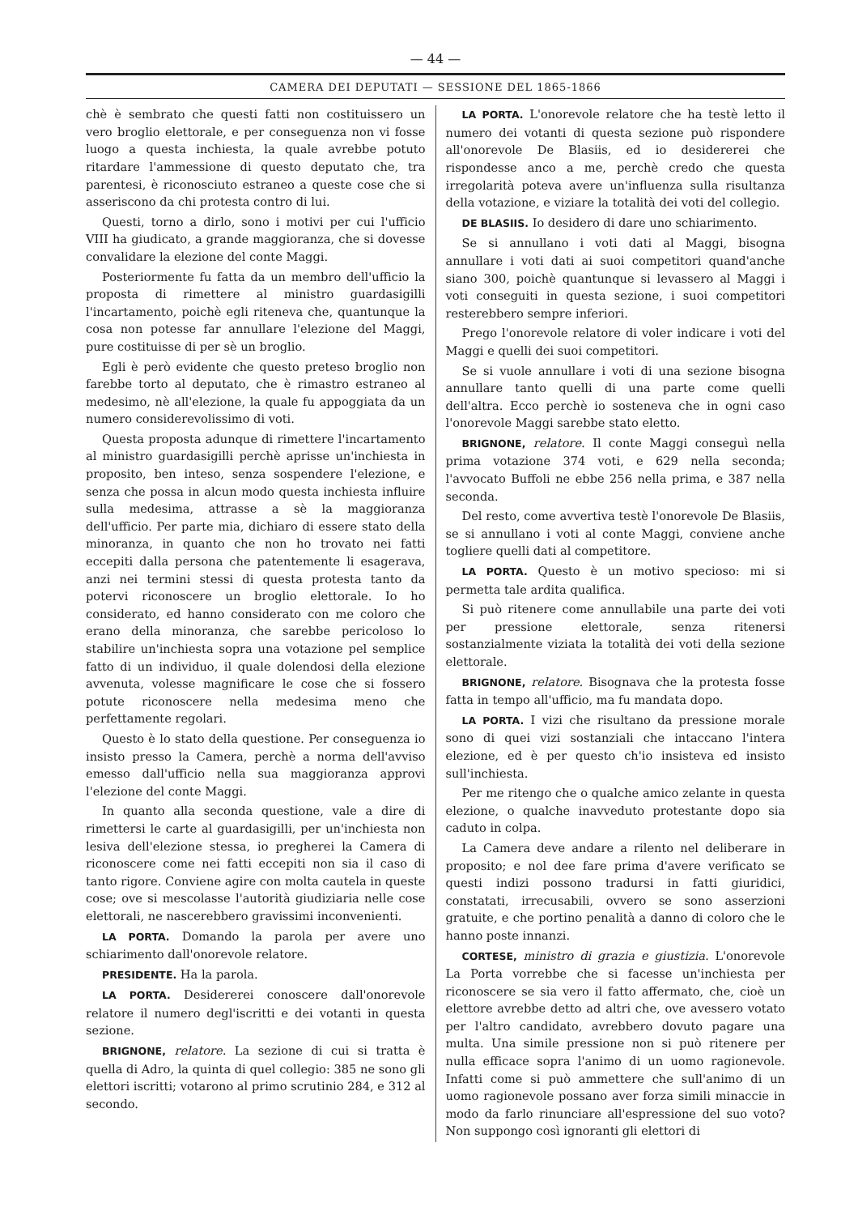— 44 —
CAMERA DEI DEPUTATI — SESSIONE DEL 1865-1866
chè è sembrato che questi fatti non costituissero un vero broglio elettorale, e per conseguenza non vi fosse luogo a questa inchiesta, la quale avrebbe potuto ritardare l'ammessione di questo deputato che, tra parentesi, è riconosciuto estraneo a queste cose che si asseriscono da chi protesta contro di lui.
Questi, torno a dirlo, sono i motivi per cui l'ufficio VIII ha giudicato, a grande maggioranza, che si dovesse convalidare la elezione del conte Maggi.
Posteriormente fu fatta da un membro dell'ufficio la proposta di rimettere al ministro guardasigilli l'incartamento, poichè egli riteneva che, quantunque la cosa non potesse far annullare l'elezione del Maggi, pure costituisse di per sè un broglio.
Egli è però evidente che questo preteso broglio non farebbe torto al deputato, che è rimastro estraneo al medesimo, nè all'elezione, la quale fu appoggiata da un numero considerevolissimo di voti.
Questa proposta adunque di rimettere l'incartamento al ministro guardasigilli perchè aprisse un'inchiesta in proposito, ben inteso, senza sospendere l'elezione, e senza che possa in alcun modo questa inchiesta influire sulla medesima, attrasse a sè la maggioranza dell'ufficio. Per parte mia, dichiaro di essere stato della minoranza, in quanto che non ho trovato nei fatti eccepiti dalla persona che patentemente li esagerava, anzi nei termini stessi di questa protesta tanto da potervi riconoscere un broglio elettorale. Io ho considerato, ed hanno considerato con me coloro che erano della minoranza, che sarebbe pericoloso lo stabilire un'inchiesta sopra una votazione pel semplice fatto di un individuo, il quale dolendosi della elezione avvenuta, volesse magnificare le cose che si fossero potute riconoscere nella medesima meno che perfettamente regolari.
Questo è lo stato della questione. Per conseguenza io insisto presso la Camera, perchè a norma dell'avviso emesso dall'ufficio nella sua maggioranza approvi l'elezione del conte Maggi.
In quanto alla seconda questione, vale a dire di rimettersi le carte al guardasigilli, per un'inchiesta non lesiva dell'elezione stessa, io pregherei la Camera di riconoscere come nei fatti eccepiti non sia il caso di tanto rigore. Conviene agire con molta cautela in queste cose; ove si mescolasse l'autorità giudiziaria nelle cose elettorali, ne nascerebbero gravissimi inconvenienti.
LA PORTA. Domando la parola per avere uno schiarimento dall'onorevole relatore.
PRESIDENTE. Ha la parola.
LA PORTA. Desidererei conoscere dall'onorevole relatore il numero degl'iscritti e dei votanti in questa sezione.
BRIGNONE, relatore. La sezione di cui si tratta è quella di Adro, la quinta di quel collegio: 385 ne sono gli elettori iscritti; votarono al primo scrutinio 284, e 312 al secondo.
LA PORTA. L'onorevole relatore che ha testè letto il numero dei votanti di questa sezione può rispondere all'onorevole De Blasiis, ed io desidererei che rispondesse anco a me, perchè credo che questa irregolarità poteva avere un'influenza sulla risultanza della votazione, e viziare la totalità dei voti del collegio.
DE BLASIIS. Io desidero di dare uno schiarimento.
Se si annullano i voti dati al Maggi, bisogna annullare i voti dati ai suoi competitori quand'anche siano 300, poichè quantunque si levassero al Maggi i voti conseguiti in questa sezione, i suoi competitori resterebbero sempre inferiori.
Prego l'onorevole relatore di voler indicare i voti del Maggi e quelli dei suoi competitori.
Se si vuole annullare i voti di una sezione bisogna annullare tanto quelli di una parte come quelli dell'altra. Ecco perchè io sosteneva che in ogni caso l'onorevole Maggi sarebbe stato eletto.
BRIGNONE, relatore. Il conte Maggi conseguì nella prima votazione 374 voti, e 629 nella seconda; l'avvocato Buffoli ne ebbe 256 nella prima, e 387 nella seconda.
Del resto, come avvertiva testè l'onorevole De Blasiis, se si annullano i voti al conte Maggi, conviene anche togliere quelli dati al competitore.
LA PORTA. Questo è un motivo specioso: mi si permetta tale ardita qualifica.
Si può ritenere come annullabile una parte dei voti per pressione elettorale, senza ritenersi sostanzialmente viziata la totalità dei voti della sezione elettorale.
BRIGNONE, relatore. Bisognava che la protesta fosse fatta in tempo all'ufficio, ma fu mandata dopo.
LA PORTA. I vizi che risultano da pressione morale sono di quei vizi sostanziali che intaccano l'intera elezione, ed è per questo ch'io insisteva ed insisto sull'inchiesta.
Per me ritengo che o qualche amico zelante in questa elezione, o qualche inavveduto protestante dopo sia caduto in colpa.
La Camera deve andare a rilento nel deliberare in proposito; e nol dee fare prima d'avere verificato se questi indizi possono tradursi in fatti giuridici, constatati, irrecusabili, ovvero se sono asserzioni gratuite, e che portino penalità a danno di coloro che le hanno poste innanzi.
CORTESE, ministro di grazia e giustizia. L'onorevole La Porta vorrebbe che si facesse un'inchiesta per riconoscere se sia vero il fatto affermato, che, cioè un elettore avrebbe detto ad altri che, ove avessero votato per l'altro candidato, avrebbero dovuto pagare una multa. Una simile pressione non si può ritenere per nulla efficace sopra l'animo di un uomo ragionevole. Infatti come si può ammettere che sull'animo di un uomo ragionevole possano aver forza simili minaccie in modo da farlo rinunciare all'espressione del suo voto? Non suppongo così ignoranti gli elettori di